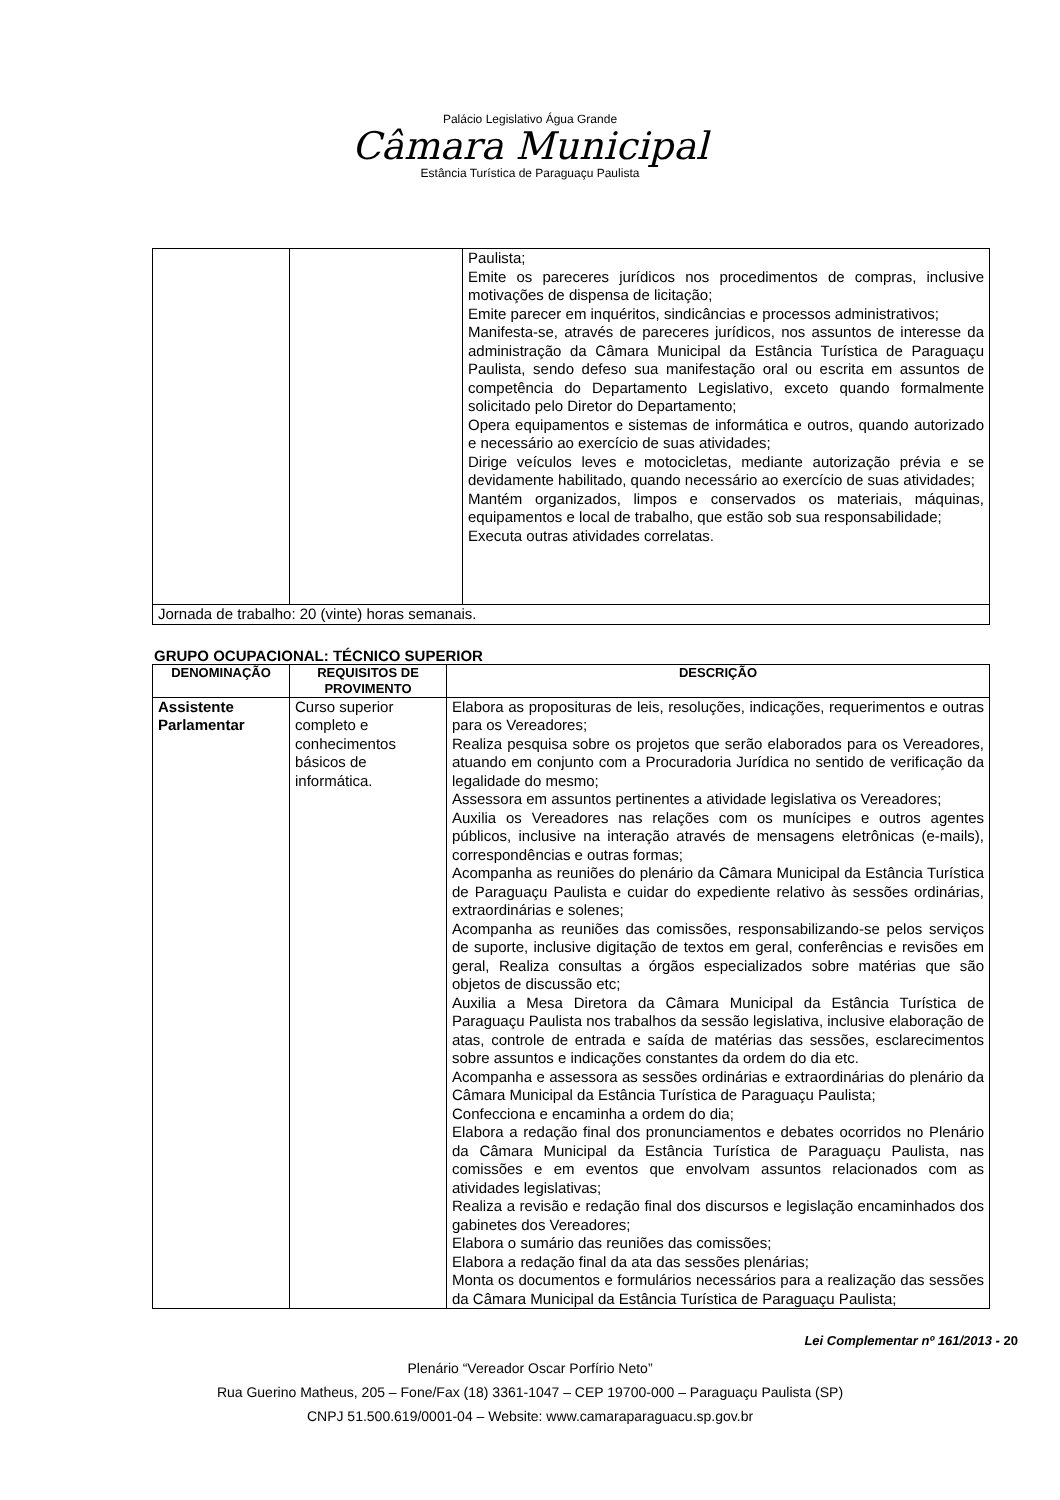Palácio Legislativo Água Grande
Câmara Municipal
Estância Turística de Paraguaçu Paulista
| | | Paulista; Emite os pareceres jurídicos nos procedimentos de compras, inclusive motivações de dispensa de licitação; Emite parecer em inquéritos, sindicâncias e processos administrativos; Manifesta-se, através de pareceres jurídicos, nos assuntos de interesse da administração da Câmara Municipal da Estância Turística de Paraguaçu Paulista, sendo defeso sua manifestação oral ou escrita em assuntos de competência do Departamento Legislativo, exceto quando formalmente solicitado pelo Diretor do Departamento; Opera equipamentos e sistemas de informática e outros, quando autorizado e necessário ao exercício de suas atividades; Dirige veículos leves e motocicletas, mediante autorização prévia e se devidamente habilitado, quando necessário ao exercício de suas atividades; Mantém organizados, limpos e conservados os materiais, máquinas, equipamentos e local de trabalho, que estão sob sua responsabilidade; Executa outras atividades correlatas. |
| Jornada de trabalho: 20 (vinte) horas semanais. | | |
GRUPO OCUPACIONAL: TÉCNICO SUPERIOR
| DENOMINAÇÃO | REQUISITOS DE PROVIMENTO | DESCRIÇÃO |
| --- | --- | --- |
| Assistente Parlamentar | Curso superior completo e conhecimentos básicos de informática. | Elabora as proposituras de leis, resoluções, indicações, requerimentos e outras para os Vereadores; Realiza pesquisa sobre os projetos que serão elaborados para os Vereadores, atuando em conjunto com a Procuradoria Jurídica no sentido de verificação da legalidade do mesmo; Assessora em assuntos pertinentes a atividade legislativa os Vereadores; Auxilia os Vereadores nas relações com os munícipes e outros agentes públicos, inclusive na interação através de mensagens eletrônicas (e-mails), correspondências e outras formas; Acompanha as reuniões do plenário da Câmara Municipal da Estância Turística de Paraguaçu Paulista e cuidar do expediente relativo às sessões ordinárias, extraordinárias e solenes; Acompanha as reuniões das comissões, responsabilizando-se pelos serviços de suporte, inclusive digitação de textos em geral, conferências e revisões em geral, Realiza consultas a órgãos especializados sobre matérias que são objetos de discussão etc; Auxilia a Mesa Diretora da Câmara Municipal da Estância Turística de Paraguaçu Paulista nos trabalhos da sessão legislativa, inclusive elaboração de atas, controle de entrada e saída de matérias das sessões, esclarecimentos sobre assuntos e indicações constantes da ordem do dia etc. Acompanha e assessora as sessões ordinárias e extraordinárias do plenário da Câmara Municipal da Estância Turística de Paraguaçu Paulista; Confecciona e encaminha a ordem do dia; Elabora a redação final dos pronunciamentos e debates ocorridos no Plenário da Câmara Municipal da Estância Turística de Paraguaçu Paulista, nas comissões e em eventos que envolvam assuntos relacionados com as atividades legislativas; Realiza a revisão e redação final dos discursos e legislação encaminhados dos gabinetes dos Vereadores; Elabora o sumário das reuniões das comissões; Elabora a redação final da ata das sessões plenárias; Monta os documentos e formulários necessários para a realização das sessões da Câmara Municipal da Estância Turística de Paraguaçu Paulista; |
Lei Complementar nº 161/2013 - 20
Plenário “Vereador Oscar Porfírio Neto”
Rua Guerino Matheus, 205 – Fone/Fax (18) 3361-1047 – CEP 19700-000 – Paraguaçu Paulista (SP)
CNPJ 51.500.619/0001-04 – Website: www.camaraparaguacu.sp.gov.br